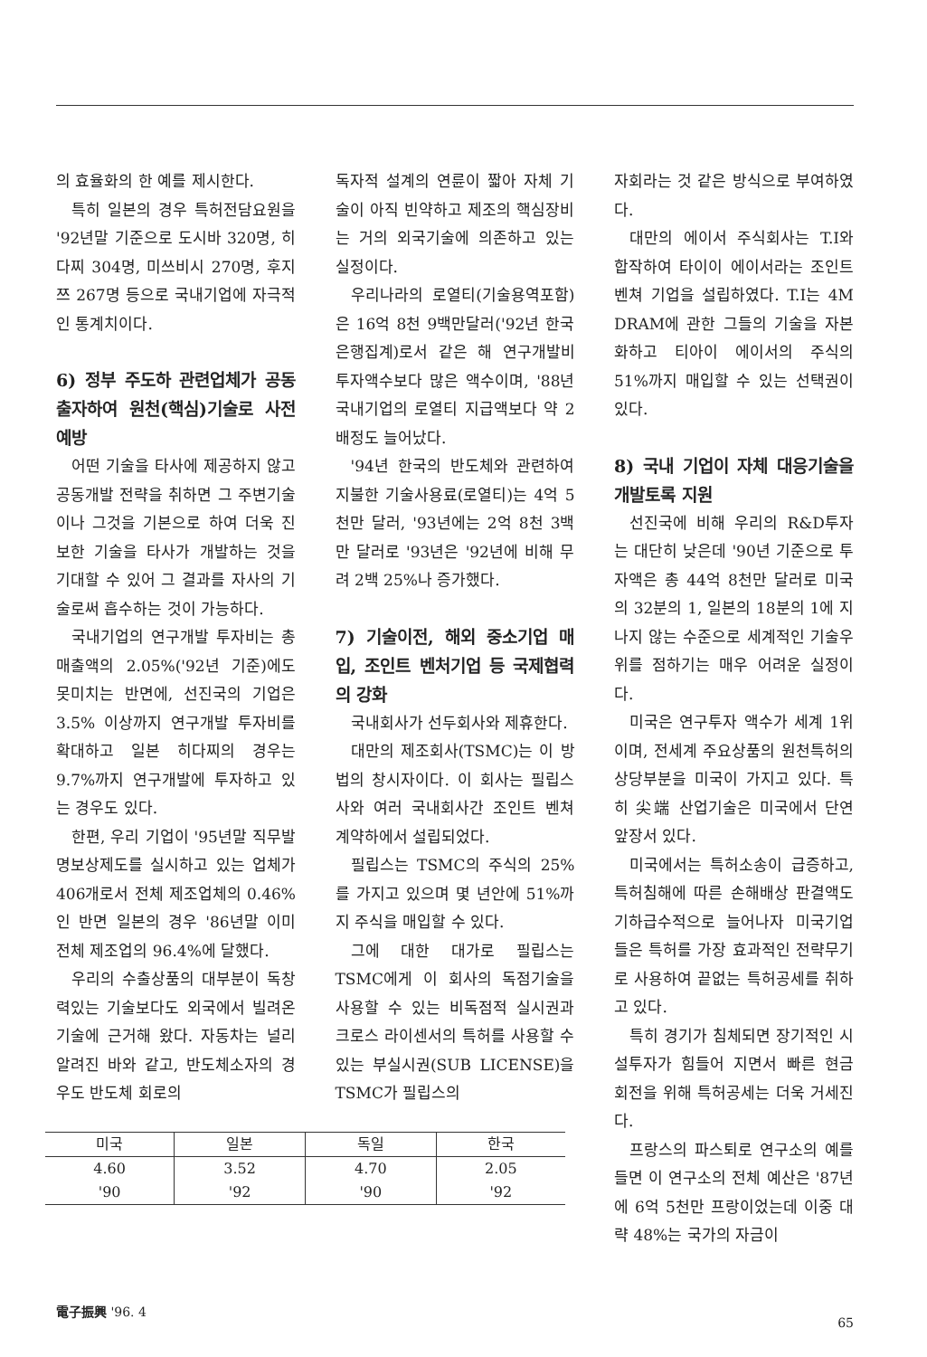의 효율화의 한 예를 제시한다.
특히 일본의 경우 특허전담요원을 '92년말 기준으로 도시바 320명, 히다찌 304명, 미쓰비시 270명, 후지쯔 267명 등으로 국내기업에 자극적인 통계치이다.
6) 정부 주도하 관련업체가 공동출자하여 원천(핵심)기술로 사전예방
어떤 기술을 타사에 제공하지 않고 공동개발 전략을 취하면 그 주변기술이나 그것을 기본으로 하여 더욱 진보한 기술을 타사가 개발하는 것을 기대할 수 있어 그 결과를 자사의 기술로써 흡수하는 것이 가능하다.
국내기업의 연구개발 투자비는 총 매출액의 2.05%('92년 기준)에도 못미치는 반면에, 선진국의 기업은 3.5% 이상까지 연구개발 투자비를 확대하고 일본 히다찌의 경우는 9.7%까지 연구개발에 투자하고 있는 경우도 있다.
한편, 우리 기업이 '95년말 직무발명보상제도를 실시하고 있는 업체가 406개로서 전체 제조업체의 0.46%인 반면 일본의 경우 '86년말 이미 전체 제조업의 96.4%에 달했다.
우리의 수출상품의 대부분이 독창력있는 기술보다도 외국에서 빌려온 기술에 근거해 왔다. 자동차는 널리 알려진 바와 같고, 반도체소자의 경우도 반도체 회로의
독자적 설계의 연륜이 짧아 자체 기술이 아직 빈약하고 제조의 핵심장비는 거의 외국기술에 의존하고 있는 실정이다.
우리나라의 로열티(기술용역포함)은 16억 8천 9백만달러('92년 한국은행집계)로서 같은 해 연구개발비 투자액수보다 많은 액수이며, '88년 국내기업의 로열티 지급액보다 약 2배정도 늘어났다.
'94년 한국의 반도체와 관련하여 지불한 기술사용료(로열티)는 4억 5천만 달러, '93년에는 2억 8천 3백만 달러로 '93년은 '92년에 비해 무려 2백 25%나 증가했다.
7) 기술이전, 해외 중소기업 매입, 조인트 벤처기업 등 국제협력의 강화
국내회사가 선두회사와 제휴한다.
대만의 제조회사(TSMC)는 이 방법의 창시자이다. 이 회사는 필립스사와 여러 국내회사간 조인트 벤쳐 계약하에서 설립되었다.
필립스는 TSMC의 주식의 25%를 가지고 있으며 몇 년안에 51%까지 주식을 매입할 수 있다.
그에 대한 대가로 필립스는 TSMC에게 이 회사의 독점기술을 사용할 수 있는 비독점적 실시권과 크로스 라이센서의 특허를 사용할 수 있는 부실시권(SUB LICENSE)을 TSMC가 필립스의
자회라는 것 같은 방식으로 부여하였다.
대만의 에이서 주식회사는 T.I와 합작하여 타이이 에이서라는 조인트 벤쳐 기업을 설립하였다. T.I는 4M DRAM에 관한 그들의 기술을 자본화하고 티아이 에이서의 주식의 51%까지 매입할 수 있는 선택권이 있다.
8) 국내 기업이 자체 대응기술을 개발토록 지원
선진국에 비해 우리의 R&D투자는 대단히 낮은데 '90년 기준으로 투자액은 총 44억 8천만 달러로 미국의 32분의 1, 일본의 18분의 1에 지나지 않는 수준으로 세계적인 기술우위를 점하기는 매우 어려운 실정이다.
미국은 연구투자 액수가 세계 1위이며, 전세계 주요상품의 원천특허의 상당부분을 미국이 가지고 있다. 특히 尖端 산업기술은 미국에서 단연 앞장서 있다.
미국에서는 특허소송이 급증하고, 특허침해에 따른 손해배상 판결액도 기하급수적으로 늘어나자 미국기업들은 특허를 가장 효과적인 전략무기로 사용하여 끝없는 특허공세를 취하고 있다.
특히 경기가 침체되면 장기적인 시설투자가 힘들어 지면서 빠른 현금 회전을 위해 특허공세는 더욱 거세진다.
프랑스의 파스퇴로 연구소의 예를 들면 이 연구소의 전체 예산은 '87년에 6억 5천만 프랑이었는데 이중 대략 48%는 국가의 자금이
| 미국 | 일본 | 독일 | 한국 |
| 4.60 | 3.52 | 4.70 | 2.05 |
| '90 | '92 | '90 | '92 |
電子振興 '96. 4 65